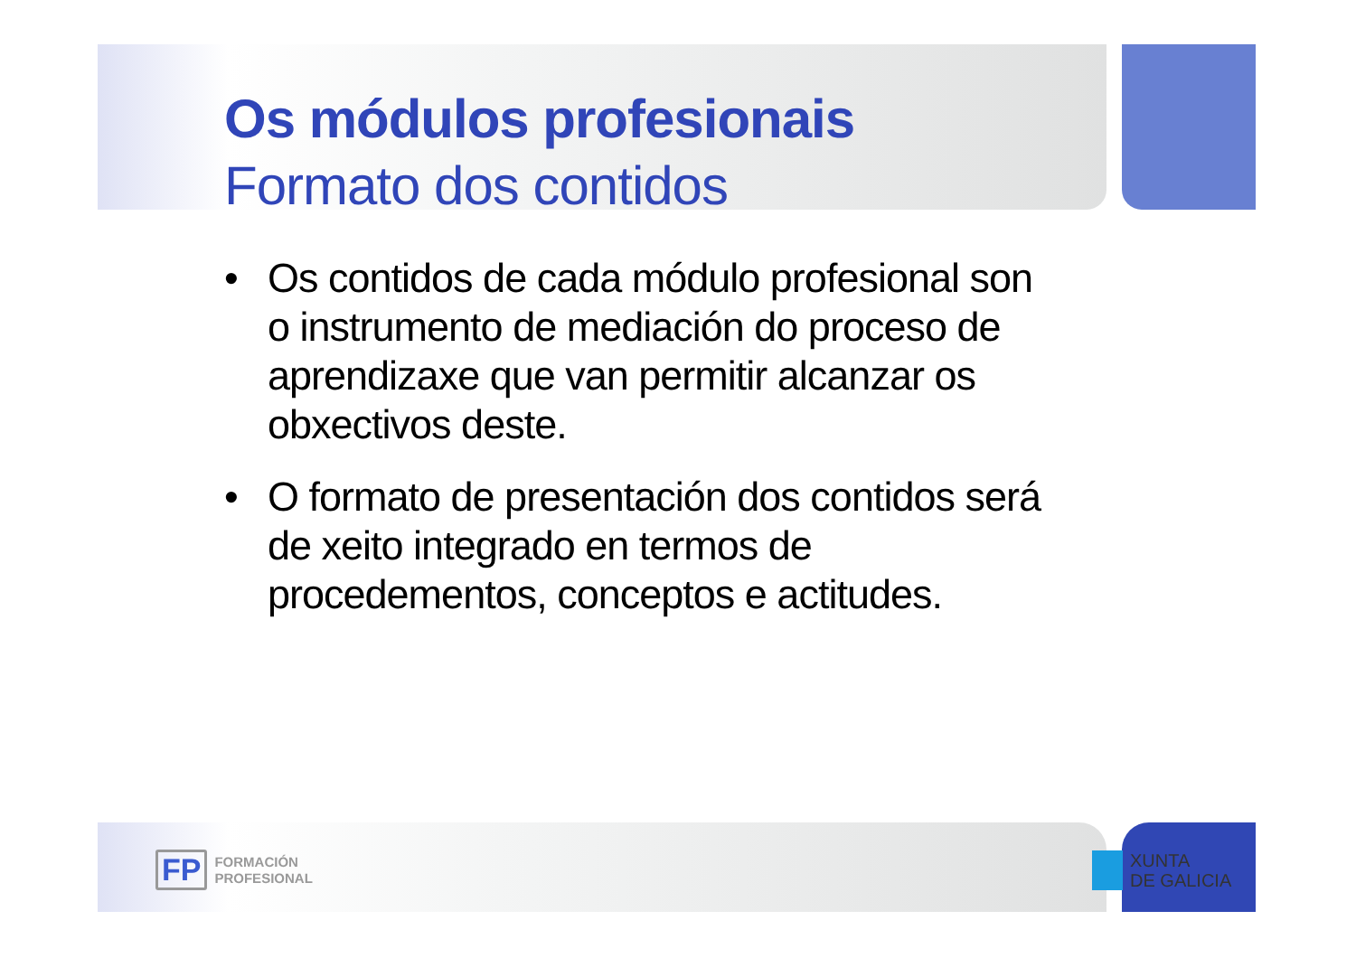Os módulos profesionais
Formato dos contidos
• Os contidos de cada módulo profesional son o instrumento de mediación do proceso de aprendizaxe que van permitir alcanzar os obxectivos deste.
• O formato de presentación dos contidos será de xeito integrado en termos de procedementos, conceptos e actitudes.
FP
FORMACIÓN
PROFESIONAL
XUNTA
DE GALICIA